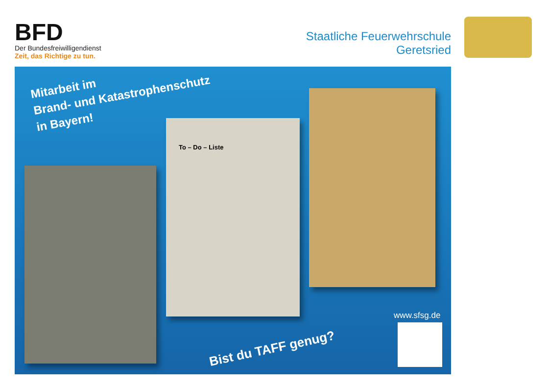BFD
Der Bundesfreiwilligendienst
Zeit, das Richtige zu tun.
Staatliche Feuerwehrschule
Geretsried
Mitarbeit im
Brand- und Katastrophenschutz
in Bayern!
To – Do – Liste
www.sfsg.de
Bist du TAFF genug?